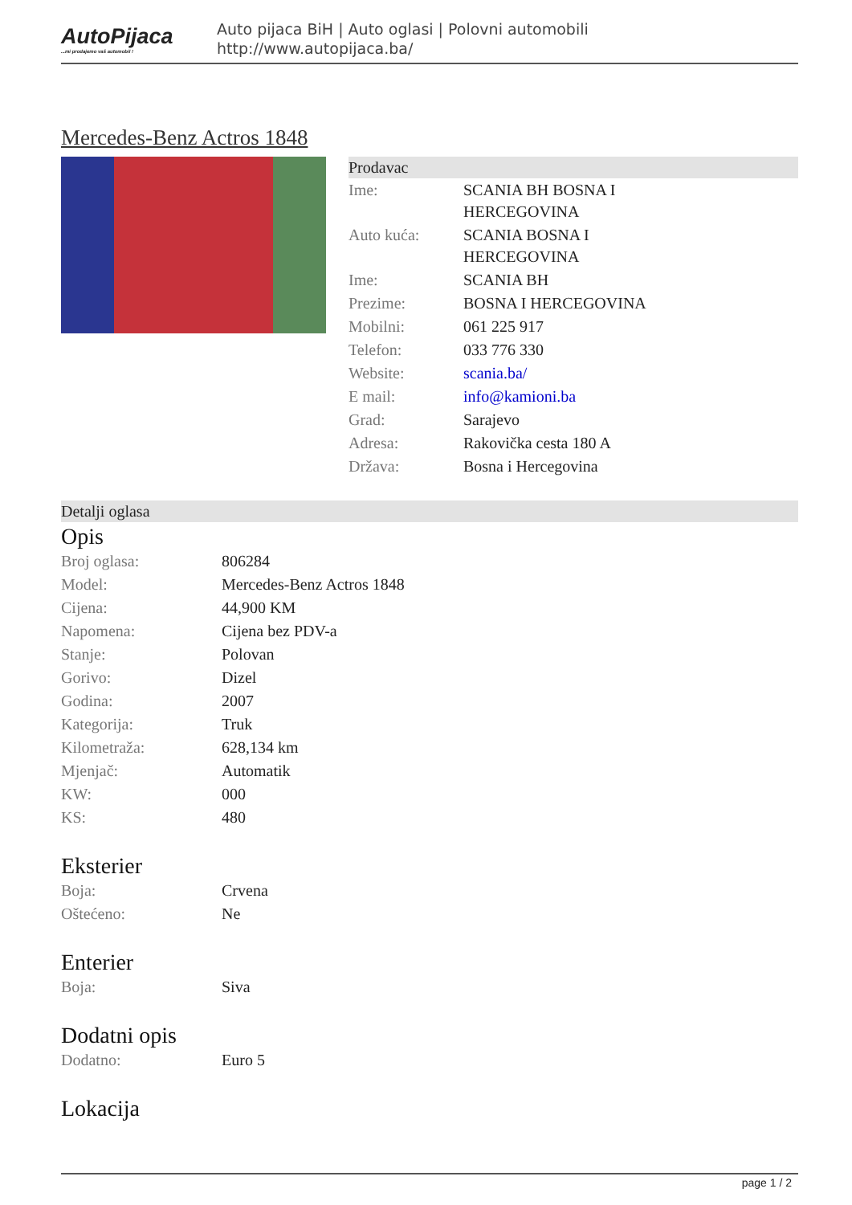AutoPijaca...mi prodajemo vaš automobil !
Auto pijaca BiH | Auto oglasi | Polovni automobili
http://www.autopijaca.ba/
Mercedes-Benz Actros 1848
Prodavac
| Ime: | SCANIA BH BOSNA I HERCEGOVINA |
| Auto kuća: | SCANIA BOSNA I HERCEGOVINA |
| Ime: | SCANIA BH |
| Prezime: | BOSNA I HERCEGOVINA |
| Mobilni: | 061 225 917 |
| Telefon: | 033 776 330 |
| Website: | scania.ba/ |
| E mail: | info@kamioni.ba |
| Grad: | Sarajevo |
| Adresa: | Rakovička cesta 180 A |
| Država: | Bosna i Hercegovina |
Detalji oglasa
Opis
| Broj oglasa: | 806284 |
| Model: | Mercedes-Benz Actros 1848 |
| Cijena: | 44,900 KM |
| Napomena: | Cijena bez PDV-a |
| Stanje: | Polovan |
| Gorivo: | Dizel |
| Godina: | 2007 |
| Kategorija: | Truk |
| Kilometraža: | 628,134 km |
| Mjenjač: | Automatik |
| KW: | 000 |
| KS: | 480 |
Eksterier
| Boja: | Crvena |
| Oštećeno: | Ne |
Enterier
| Boja: | Siva |
Dodatni opis
| Dodatno: | Euro 5 |
Lokacija
page 1 / 2